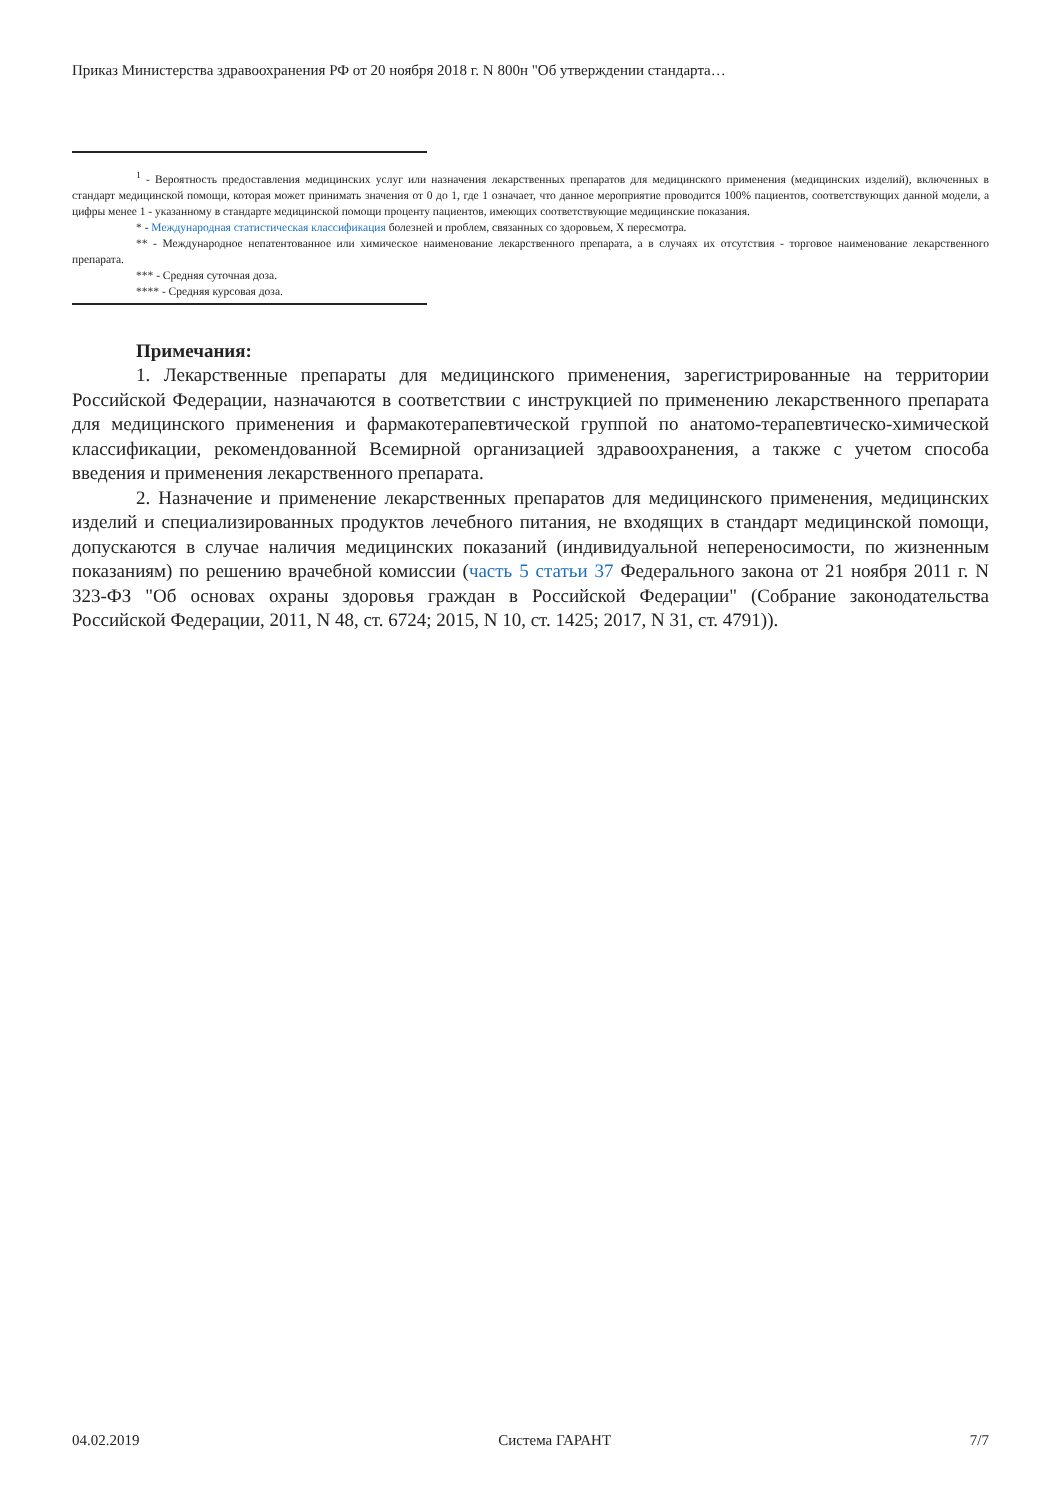Приказ Министерства здравоохранения РФ от 20 ноября 2018 г. N 800н "Об утверждении стандарта…
<sup>1</sup> - Вероятность предоставления медицинских услуг или назначения лекарственных препаратов для медицинского применения (медицинских изделий), включенных в стандарт медицинской помощи, которая может принимать значения от 0 до 1, где 1 означает, что данное мероприятие проводится 100% пациентов, соответствующих данной модели, а цифры менее 1 - указанному в стандарте медицинской помощи проценту пациентов, имеющих соответствующие медицинские показания.
* - Международная статистическая классификация болезней и проблем, связанных со здоровьем, X пересмотра.
** - Международное непатентованное или химическое наименование лекарственного препарата, а в случаях их отсутствия - торговое наименование лекарственного препарата.
*** - Средняя суточная доза.
**** - Средняя курсовая доза.
Примечания:
1. Лекарственные препараты для медицинского применения, зарегистрированные на территории Российской Федерации, назначаются в соответствии с инструкцией по применению лекарственного препарата для медицинского применения и фармакотерапевтической группой по анатомо-терапевтическо-химической классификации, рекомендованной Всемирной организацией здравоохранения, а также с учетом способа введения и применения лекарственного препарата.
2. Назначение и применение лекарственных препаратов для медицинского применения, медицинских изделий и специализированных продуктов лечебного питания, не входящих в стандарт медицинской помощи, допускаются в случае наличия медицинских показаний (индивидуальной непереносимости, по жизненным показаниям) по решению врачебной комиссии (часть 5 статьи 37 Федерального закона от 21 ноября 2011 г. N 323-ФЗ "Об основах охраны здоровья граждан в Российской Федерации" (Собрание законодательства Российской Федерации, 2011, N 48, ст. 6724; 2015, N 10, ст. 1425; 2017, N 31, ст. 4791)).
04.02.2019 Система ГАРАНТ 7/7